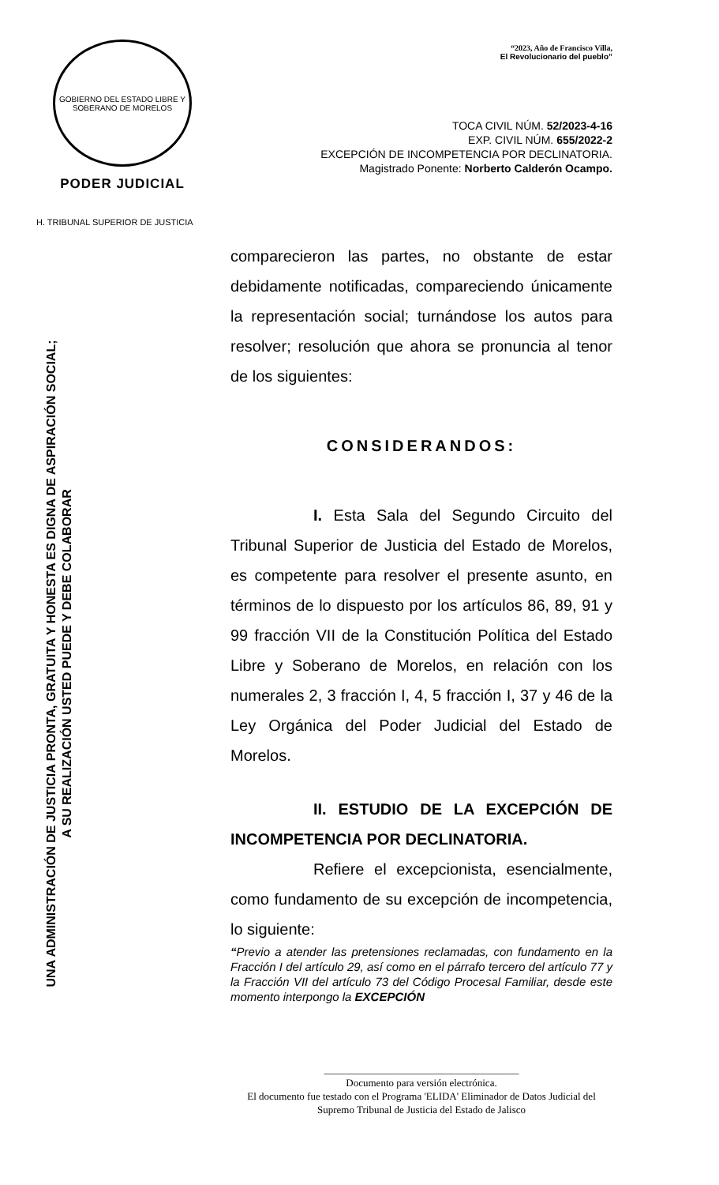GOBIERNO DEL ESTADO LIBRE Y SOBERANO DE MORELOS
PODER JUDICIAL
H. TRIBUNAL SUPERIOR DE JUSTICIA
UNA ADMINISTRACIÓN DE JUSTICIA PRONTA, GRATUITA Y HONESTA ES DIGNA DE ASPIRACIÓN SOCIAL;
A SU REALIZACIÓN USTED PUEDE Y DEBE COLABORAR
“2023, Año de Francisco Villa,
El Revolucionario del pueblo”
TOCA CIVIL NÚM. 52/2023-4-16
EXP. CIVIL NÚM. 655/2022-2
EXCEPCIÓN DE INCOMPETENCIA POR DECLINATORIA.
Magistrado Ponente: Norberto Calderón Ocampo.
comparecieron las partes, no obstante de estar debidamente notificadas, compareciendo únicamente la representación social; turnándose los autos para resolver; resolución que ahora se pronuncia al tenor de los siguientes:
CONSIDERANDOS:
I. Esta Sala del Segundo Circuito del Tribunal Superior de Justicia del Estado de Morelos, es competente para resolver el presente asunto, en términos de lo dispuesto por los artículos 86, 89, 91 y 99 fracción VII de la Constitución Política del Estado Libre y Soberano de Morelos, en relación con los numerales 2, 3 fracción I, 4, 5 fracción I, 37 y 46 de la Ley Orgánica del Poder Judicial del Estado de Morelos.
II. ESTUDIO DE LA EXCEPCIÓN DE INCOMPETENCIA POR DECLINATORIA.
Refiere el excepcionista, esencialmente, como fundamento de su excepción de incompetencia, lo siguiente:
“Previo a atender las pretensiones reclamadas, con fundamento en la Fracción I del artículo 29, así como en el párrafo tercero del artículo 77 y la Fracción VII del artículo 73 del Código Procesal Familiar, desde este momento interpongo la EXCEPCIÓN
______________________________________
Documento para versión electrónica.
El documento fue testado con el Programa 'ELIDA' Eliminador de Datos Judicial del Supremo Tribunal de Justicia del Estado de Jalisco